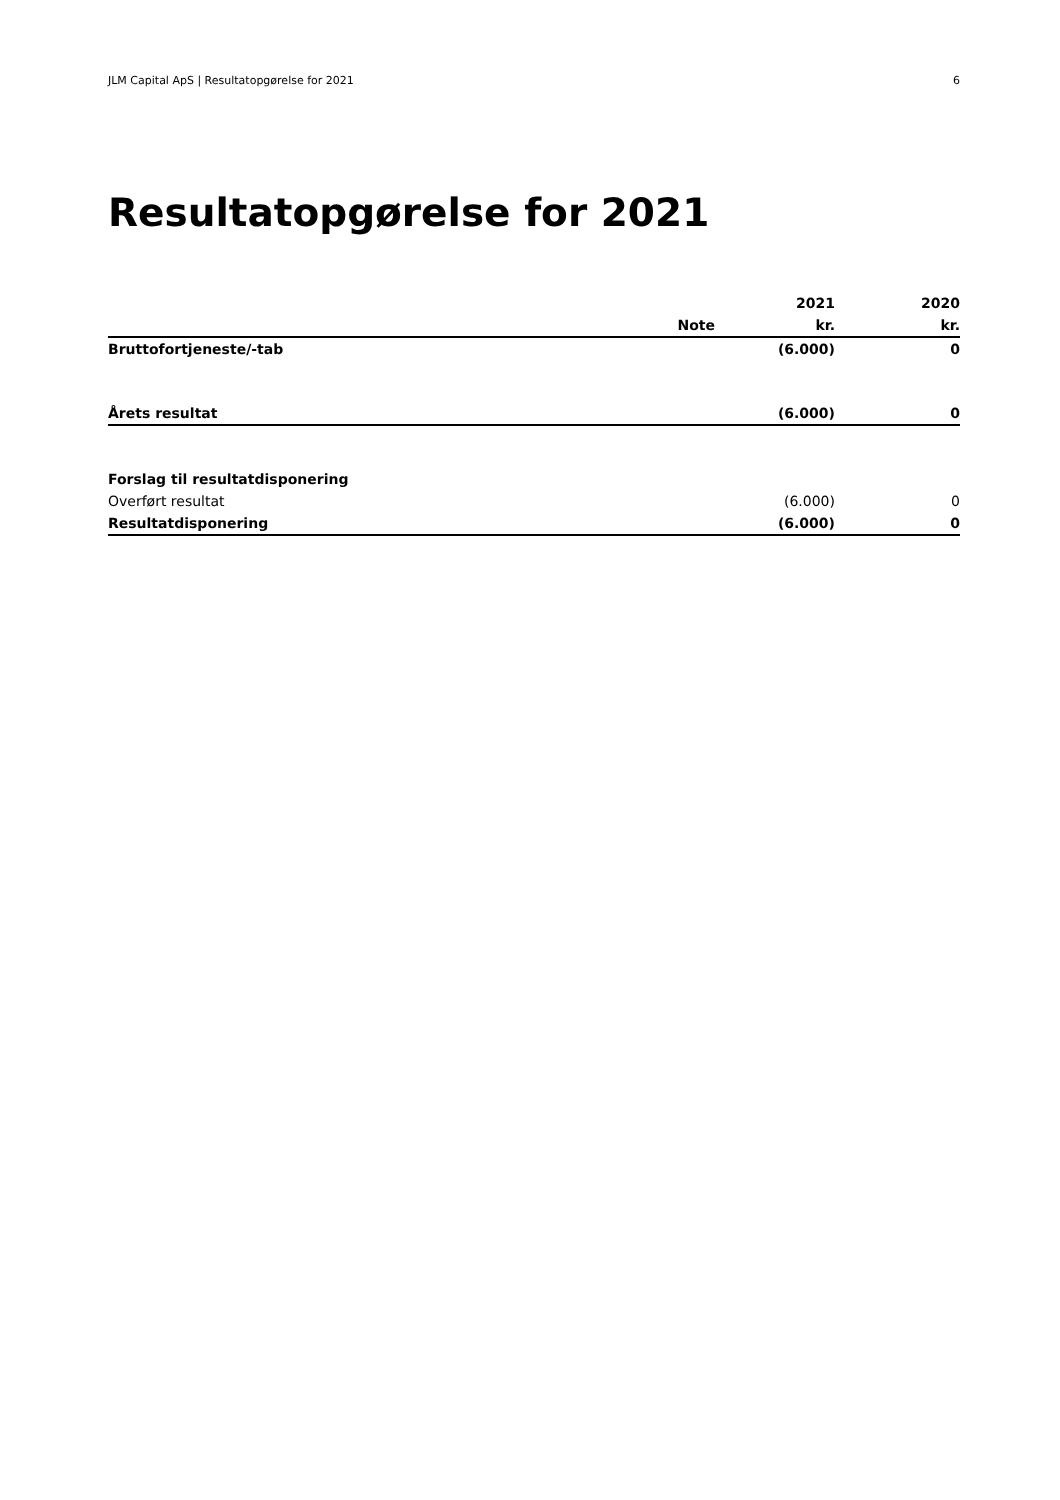JLM Capital ApS | Resultatopgørelse for 2021 6
Resultatopgørelse for 2021
| | | 2021 | 2020 |
| --- | --- | --- | --- |
| | Note | kr. | kr. |
| Bruttofortjeneste/-tab | | (6.000) | 0 |
| Årets resultat | | (6.000) | 0 |
| Forslag til resultatdisponering | | | |
| Overført resultat | | (6.000) | 0 |
| Resultatdisponering | | (6.000) | 0 |